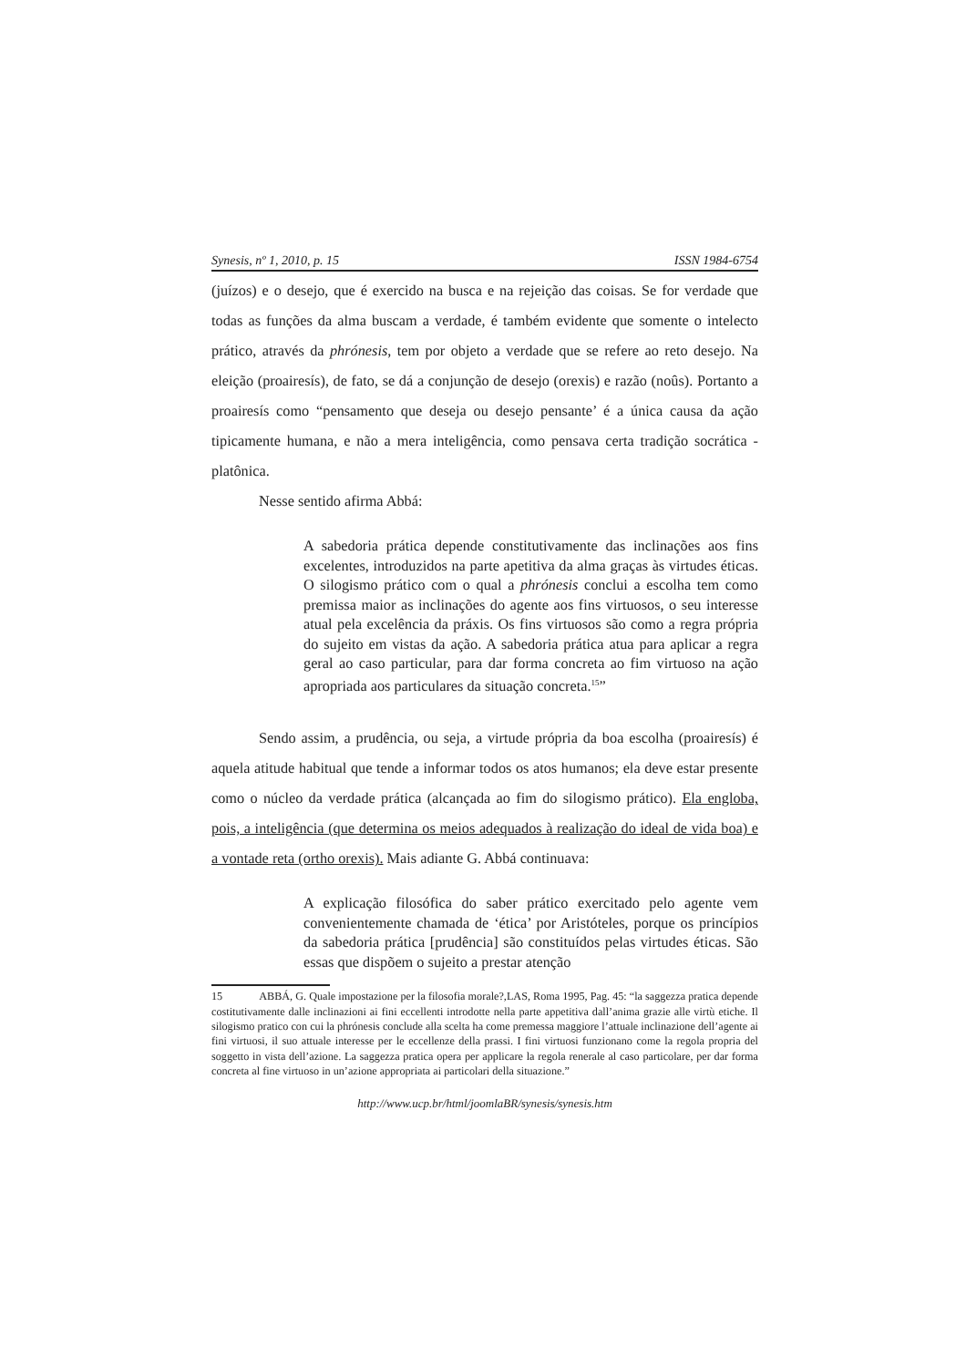Synesis, nº 1, 2010, p. 15 ISSN 1984-6754
(juízos) e o desejo, que é exercido na busca e na rejeição das coisas. Se for verdade que todas as funções da alma buscam a verdade, é também evidente que somente o intelecto prático, através da phrónesis, tem por objeto a verdade que se refere ao reto desejo. Na eleição (proairesís), de fato, se dá a conjunção de desejo (orexis) e razão (noûs). Portanto a proairesís como “pensamento que deseja ou desejo pensante’ é a única causa da ação tipicamente humana, e não a mera inteligência, como pensava certa tradição socrática - platônica.
Nesse sentido afirma Abbá:
A sabedoria prática depende constitutivamente das inclinações aos fins excelentes, introduzidos na parte apetitiva da alma graças às virtudes éticas. O silogismo prático com o qual a phrónesis conclui a escolha tem como premissa maior as inclinações do agente aos fins virtuosos, o seu interesse atual pela excelência da práxis. Os fins virtuosos são como a regra própria do sujeito em vistas da ação. A sabedoria prática atua para aplicar a regra geral ao caso particular, para dar forma concreta ao fim virtuoso na ação apropriada aos particulares da situação concreta.<sup>15</sup>”
Sendo assim, a prudência, ou seja, a virtude própria da boa escolha (proairesís) é aquela atitude habitual que tende a informar todos os atos humanos; ela deve estar presente como o núcleo da verdade prática (alcançada ao fim do silogismo prático). Ela engloba, pois, a inteligência (que determina os meios adequados à realização do ideal de vida boa) e a vontade reta (ortho orexis). Mais adiante G. Abbá continuava:
A explicação filosófica do saber prático exercitado pelo agente vem convenientemente chamada de ‘ética’ por Aristóteles, porque os princípios da sabedoria prática [prudência] são constituídos pelas virtudes éticas. São essas que dispõem o sujeito a prestar atenção
15 ABBÁ, G. Quale impostazione per la filosofia morale?,LAS, Roma 1995, Pag. 45: “la saggezza pratica depende costitutivamente dalle inclinazioni ai fini eccellenti introdotte nella parte appetitiva dall’anima grazie alle virtù etiche. Il silogismo pratico con cui la phrónesis conclude alla scelta ha come premessa maggiore l’attuale inclinazione dell’agente ai fini virtuosi, il suo attuale interesse per le eccellenze della prassi. I fini virtuosi funzionano come la regola propria del soggetto in vista dell’azione. La saggezza pratica opera per applicare la regola renerale al caso particolare, per dar forma concreta al fine virtuoso in un’azione appropriata ai particolari della situazione.”
http://www.ucp.br/html/joomlaBR/synesis/synesis.htm